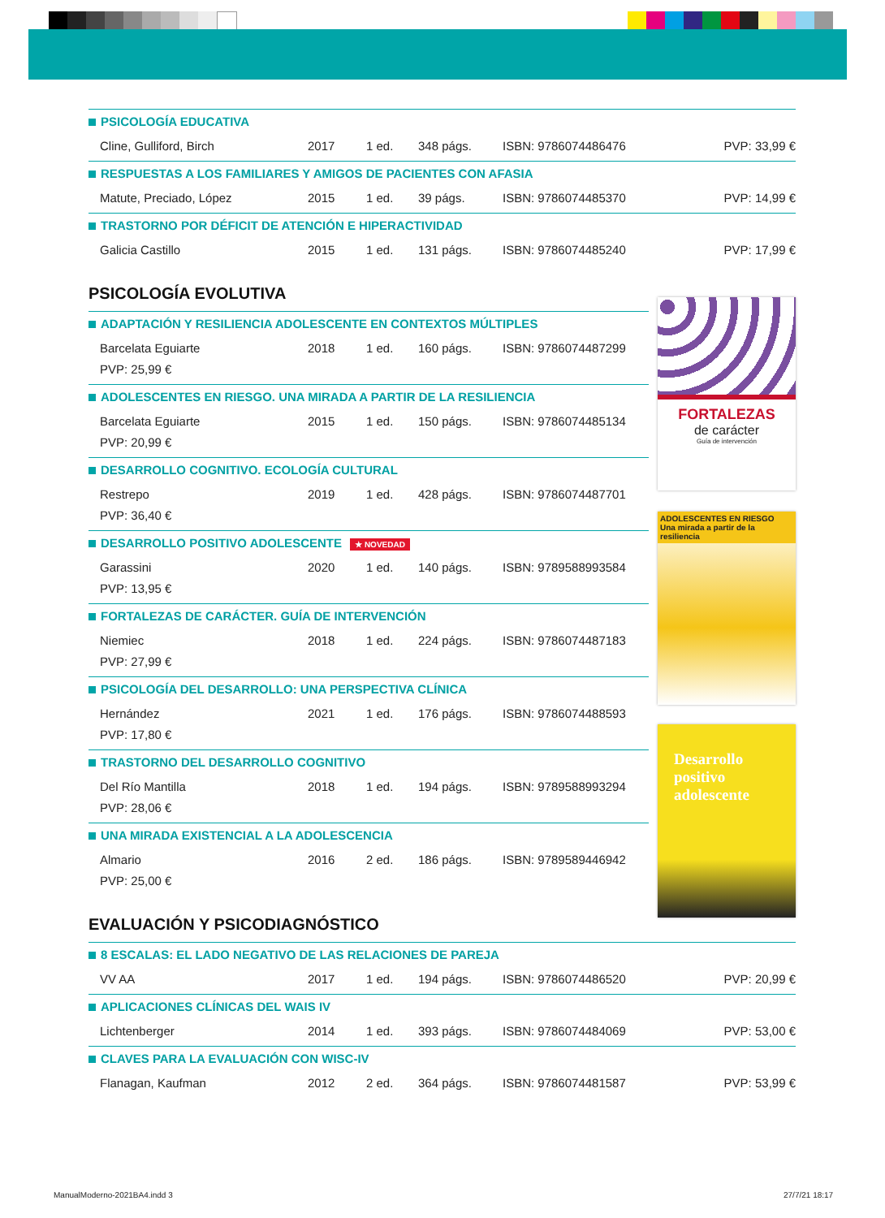PSICOLOGÍA EDUCATIVA
| Cline, Gulliford, Birch | 2017 | 1 ed. | 348 págs. | ISBN: 9786074486476 | PVP: 33,99 € |
RESPUESTAS A LOS FAMILIARES Y AMIGOS DE PACIENTES CON AFASIA
| Matute, Preciado, López | 2015 | 1 ed. | 39 págs. | ISBN: 9786074485370 | PVP: 14,99 € |
TRASTORNO POR DÉFICIT DE ATENCIÓN E HIPERACTIVIDAD
| Galicia Castillo | 2015 | 1 ed. | 131 págs. | ISBN: 9786074485240 | PVP: 17,99 € |
PSICOLOGÍA EVOLUTIVA
ADAPTACIÓN Y RESILIENCIA ADOLESCENTE EN CONTEXTOS MÚLTIPLES
| Barcelata Eguiarte | 2018 | 1 ed. | 160 págs. | ISBN: 9786074487299 |
| PVP: 25,99 € | | | | |
ADOLESCENTES EN RIESGO. UNA MIRADA A PARTIR DE LA RESILIENCIA
| Barcelata Eguiarte | 2015 | 1 ed. | 150 págs. | ISBN: 9786074485134 |
| PVP: 20,99 € | | | | |
DESARROLLO COGNITIVO. ECOLOGÍA CULTURAL
| Restrepo | 2019 | 1 ed. | 428 págs. | ISBN: 9786074487701 |
| PVP: 36,40 € | | | | |
DESARROLLO POSITIVO ADOLESCENTE ★ NOVEDAD
| Garassini | 2020 | 1 ed. | 140 págs. | ISBN: 9789588993584 |
| PVP: 13,95 € | | | | |
FORTALEZAS DE CARÁCTER. GUÍA DE INTERVENCIÓN
| Niemiec | 2018 | 1 ed. | 224 págs. | ISBN: 9786074487183 |
| PVP: 27,99 € | | | | |
PSICOLOGÍA DEL DESARROLLO: UNA PERSPECTIVA CLÍNICA
| Hernández | 2021 | 1 ed. | 176 págs. | ISBN: 9786074488593 |
| PVP: 17,80 € | | | | |
TRASTORNO DEL DESARROLLO COGNITIVO
| Del Río Mantilla | 2018 | 1 ed. | 194 págs. | ISBN: 9789588993294 |
| PVP: 28,06 € | | | | |
UNA MIRADA EXISTENCIAL A LA ADOLESCENCIA
| Almario | 2016 | 2 ed. | 186 págs. | ISBN: 9789589446942 |
| PVP: 25,00 € | | | | |
EVALUACIÓN Y PSICODIAGNÓSTICO
8 ESCALAS: EL LADO NEGATIVO DE LAS RELACIONES DE PAREJA
| VV AA | 2017 | 1 ed. | 194 págs. | ISBN: 9786074486520 | PVP: 20,99 € |
APLICACIONES CLÍNICAS DEL WAIS IV
| Lichtenberger | 2014 | 1 ed. | 393 págs. | ISBN: 9786074484069 | PVP: 53,00 € |
CLAVES PARA LA EVALUACIÓN CON WISC-IV
| Flanagan, Kaufman | 2012 | 2 ed. | 364 págs. | ISBN: 9786074481587 | PVP: 53,99 € |
FORTALEZAS
de carácter
Guía de intervención
ADOLESCENTES EN RIESGO
Una mirada a partir de la resiliencia
Desarrollo positivo adolescente
ManualModerno-2021BA4.indd 3 27/7/21 18:17